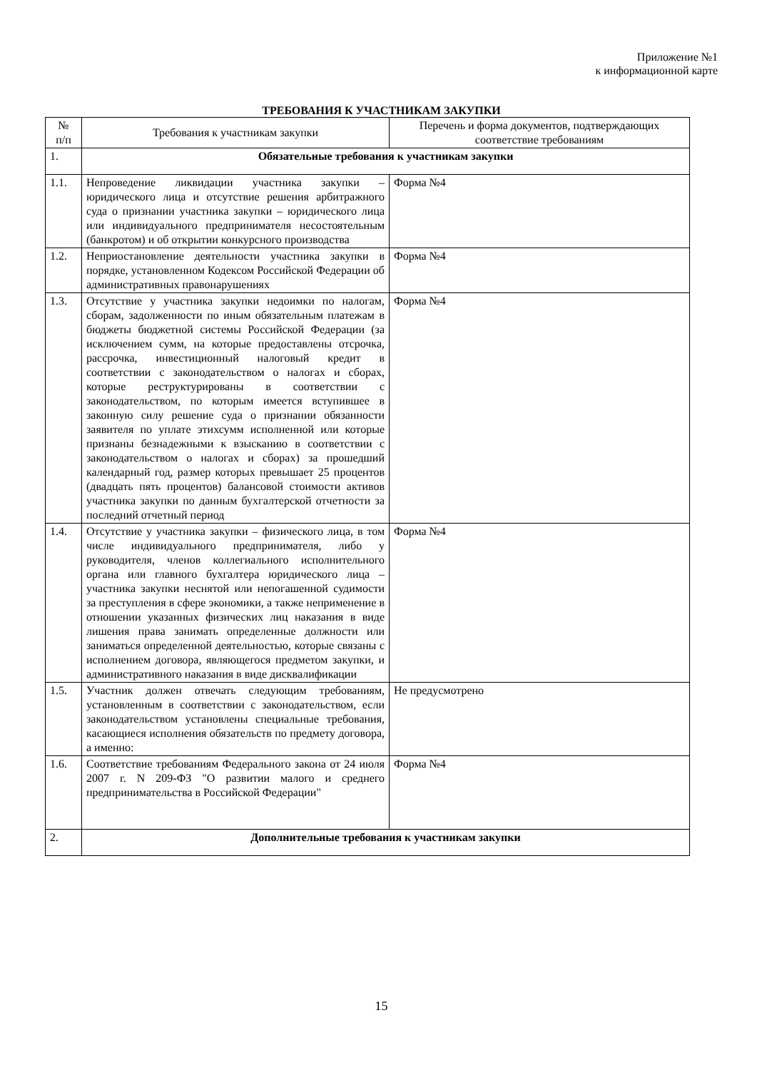Приложение №1
к информационной карте
ТРЕБОВАНИЯ К УЧАСТНИКАМ ЗАКУПКИ
| № п/п | Требования к участникам закупки | Перечень и форма документов, подтверждающих соответствие требованиям |
| --- | --- | --- |
| 1. | Обязательные требования к участникам закупки | |
| 1.1. | Непроведение ликвидации участника закупки – юридического лица и отсутствие решения арбитражного суда о признании участника закупки – юридического лица или индивидуального предпринимателя несостоятельным (банкротом) и об открытии конкурсного производства | Форма №4 |
| 1.2. | Неприостановление деятельности участника закупки в порядке, установленном Кодексом Российской Федерации об административных правонарушениях | Форма №4 |
| 1.3. | Отсутствие у участника закупки недоимки по налогам, сборам, задолженности по иным обязательным платежам в бюджеты бюджетной системы Российской Федерации (за исключением сумм, на которые предоставлены отсрочка, рассрочка, инвестиционный налоговый кредит в соответствии с законодательством о налогах и сборах, которые реструктурированы в соответствии с законодательством, по которым имеется вступившее в законную силу решение суда о признании обязанности заявителя по уплате этихсумм исполненной или которые признаны безнадежными к взысканию в соответствии с законодательством о налогах и сборах) за прошедший календарный год, размер которых превышает 25 процентов (двадцать пять процентов) балансовой стоимости активов участника закупки по данным бухгалтерской отчетности за последний отчетный период | Форма №4 |
| 1.4. | Отсутствие у участника закупки – физического лица, в том числе индивидуального предпринимателя, либо у руководителя, членов коллегиального исполнительного органа или главного бухгалтера юридического лица – участника закупки неснятой или непогашенной судимости за преступления в сфере экономики, а также неприменение в отношении указанных физических лиц наказания в виде лишения права занимать определенные должности или заниматься определенной деятельностью, которые связаны с исполнением договора, являющегося предметом закупки, и административного наказания в виде дисквалификации | Форма №4 |
| 1.5. | Участник должен отвечать следующим требованиям, установленным в соответствии с законодательством, если законодательством установлены специальные требования, касающиеся исполнения обязательств по предмету договора, а именно: | Не предусмотрено |
| 1.6. | Соответствие требованиям Федерального закона от 24 июля 2007 г. N 209-ФЗ "О развитии малого и среднего предпринимательства в Российской Федерации" | Форма №4 |
| 2. | Дополнительные требования к участникам закупки | |
15